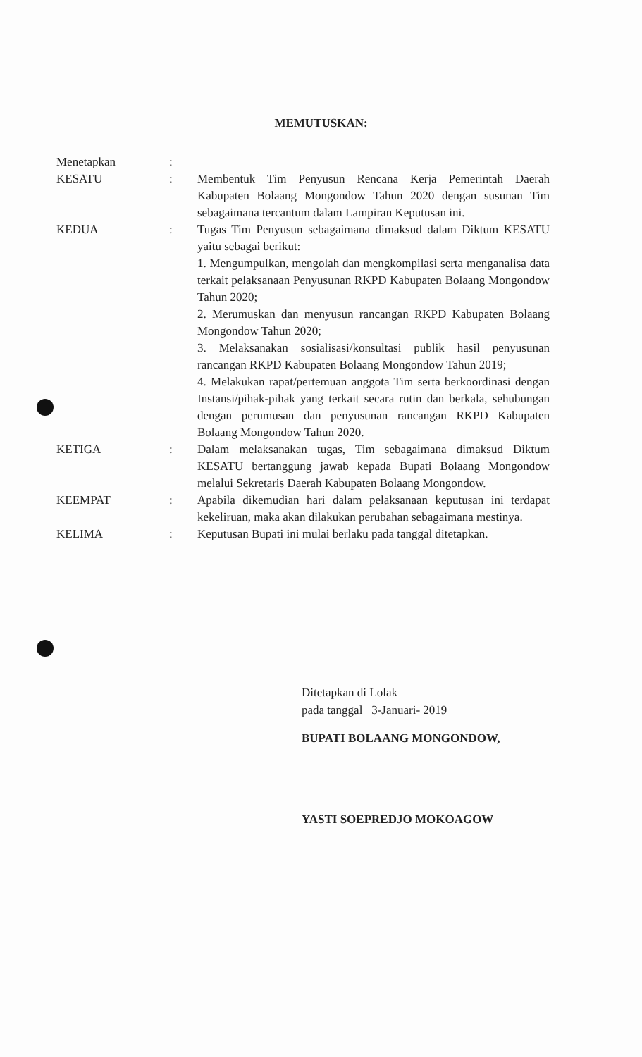MEMUTUSKAN:
Menetapkan :
KESATU : Membentuk Tim Penyusun Rencana Kerja Pemerintah Daerah Kabupaten Bolaang Mongondow Tahun 2020 dengan susunan Tim sebagaimana tercantum dalam Lampiran Keputusan ini.
KEDUA : Tugas Tim Penyusun sebagaimana dimaksud dalam Diktum KESATU yaitu sebagai berikut:
1. Mengumpulkan, mengolah dan mengkompilasi serta menganalisa data terkait pelaksanaan Penyusunan RKPD Kabupaten Bolaang Mongondow Tahun 2020;
2. Merumuskan dan menyusun rancangan RKPD Kabupaten Bolaang Mongondow Tahun 2020;
3. Melaksanakan sosialisasi/konsultasi publik hasil penyusunan rancangan RKPD Kabupaten Bolaang Mongondow Tahun 2019;
4. Melakukan rapat/pertemuan anggota Tim serta berkoordinasi dengan Instansi/pihak-pihak yang terkait secara rutin dan berkala, sehubungan dengan perumusan dan penyusunan rancangan RKPD Kabupaten Bolaang Mongondow Tahun 2020.
KETIGA : Dalam melaksanakan tugas, Tim sebagaimana dimaksud Diktum KESATU bertanggung jawab kepada Bupati Bolaang Mongondow melalui Sekretaris Daerah Kabupaten Bolaang Mongondow.
KEEMPAT : Apabila dikemudian hari dalam pelaksanaan keputusan ini terdapat kekeliruan, maka akan dilakukan perubahan sebagaimana mestinya.
KELIMA : Keputusan Bupati ini mulai berlaku pada tanggal ditetapkan.
Ditetapkan di Lolak
pada tanggal 3-Januari- 2019
BUPATI BOLAANG MONGONDOW,
YASTI SOEPREDJO MOKOAGOW